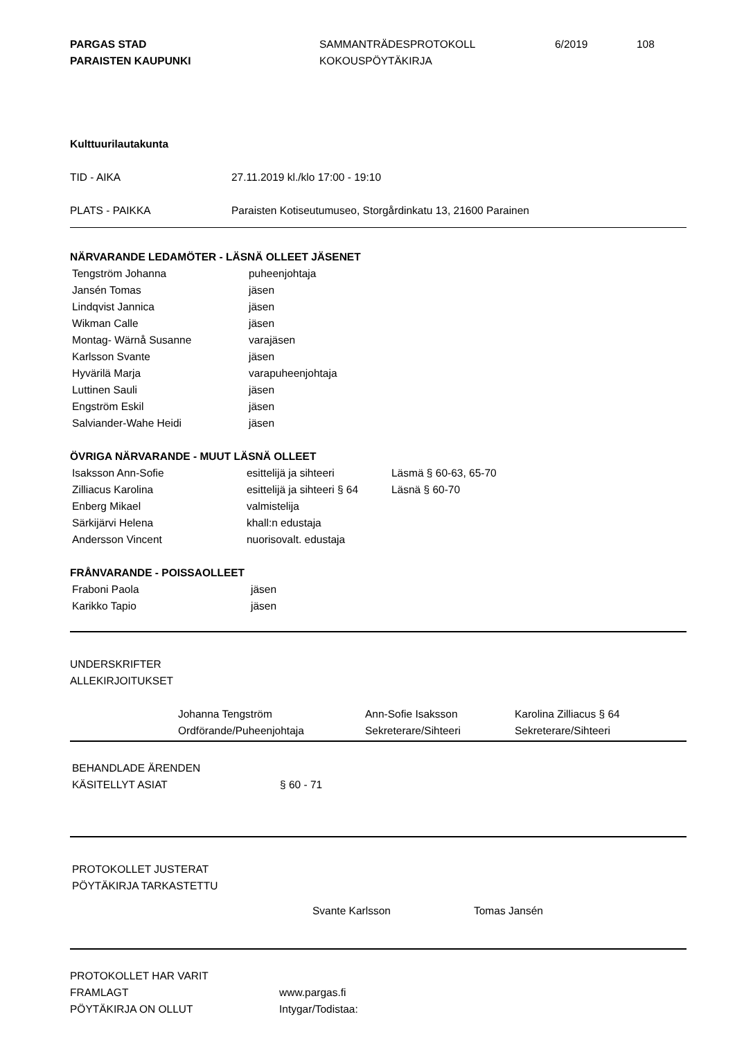PARGAS STAD
PARAISTEN KAUPUNKI
SAMMANTRÄDESPROTOKOLL
KOKOUSPÖYTÄKIRJA
6/2019 108
Kulttuurilautakunta
| TID - AIKA | 27.11.2019 kl./klo 17:00 - 19:10 |
| PLATS - PAIKKA | Paraisten Kotiseutumuseo, Storgårdinkatu 13, 21600 Parainen |
NÄRVARANDE LEDAMÖTER - LÄSNÄ OLLEET JÄSENET
| Tengström Johanna | puheenjohtaja |
| Jansén Tomas | jäsen |
| Lindqvist Jannica | jäsen |
| Wikman Calle | jäsen |
| Montag- Wärnå Susanne | varajäsen |
| Karlsson Svante | jäsen |
| Hyvärilä Marja | varapuheenjohtaja |
| Luttinen Sauli | jäsen |
| Engström Eskil | jäsen |
| Salviander-Wahe Heidi | jäsen |
ÖVRIGA NÄRVARANDE - MUUT LÄSNÄ OLLEET
| Isaksson Ann-Sofie | esittelijä ja sihteeri | Läsmä § 60-63, 65-70 |
| Zilliacus Karolina | esittelijä ja sihteeri § 64 | Läsnä § 60-70 |
| Enberg Mikael | valmistelija | |
| Särkijärvi Helena | khall:n edustaja | |
| Andersson Vincent | nuorisovalt. edustaja | |
FRÅNVARANDE - POISSAOLLEET
| Fraboni Paola | jäsen |
| Karikko Tapio | jäsen |
UNDERSKRIFTER
ALLEKIRJOITUKSET
| Johanna Tengström | Ann-Sofie Isaksson | Karolina Zilliacus § 64 |
| Ordförande/Puheenjohtaja | Sekreterare/Sihteeri | Sekreterare/Sihteeri |
BEHANDLADE ÄRENDEN
| KÄSITELLYT ASIAT | § 60 - 71 |
PROTOKOLLET JUSTERAT
PÖYTÄKIRJA TARKASTETTU
| Svante Karlsson | Tomas Jansén |
| PROTOKOLLET HAR VARIT | |
| FRAMLAGT | www.pargas.fi |
| PÖYTÄKIRJA ON OLLUT | Intygar/Todistaa: |